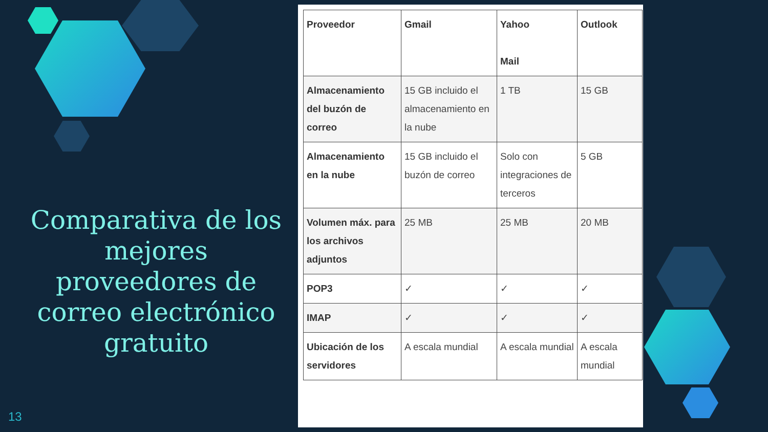Comparativa de los mejores proveedores de correo electrónico gratuito
13
| Proveedor | Gmail | Yahoo Mail | Outlook |
| Almacenamiento del buzón de correo | 15 GB incluido el almacenamiento en la nube | 1 TB | 15 GB |
| Almacenamiento en la nube | 15 GB incluido el buzón de correo | Solo con integraciones de terceros | 5 GB |
| Volumen máx. para los archivos adjuntos | 25 MB | 25 MB | 20 MB |
| POP3 | ✓ | ✓ | ✓ |
| IMAP | ✓ | ✓ | ✓ |
| Ubicación de los servidores | A escala mundial | A escala mundial | A escala mundial |